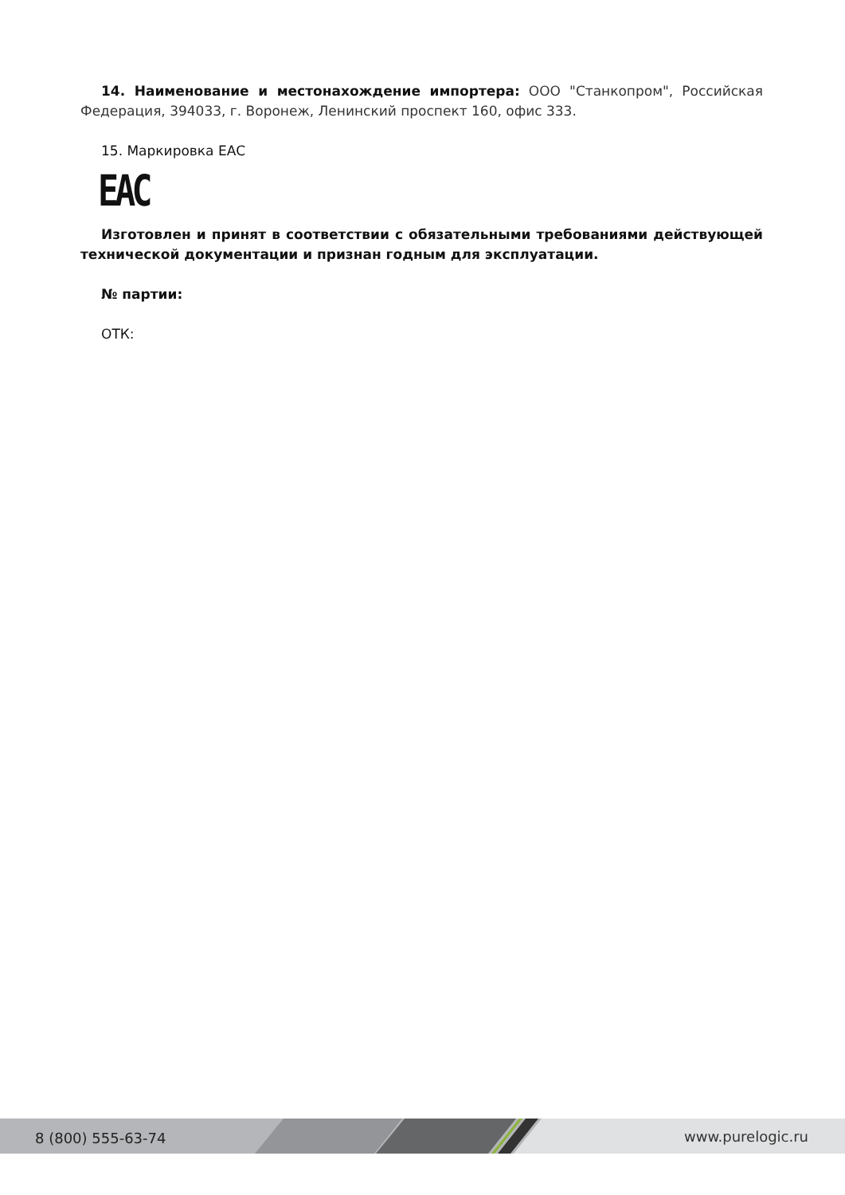14. Наименование и местонахождение импортера: ООО "Станкопром", Российская Федерация, 394033, г. Воронеж, Ленинский проспект 160, офис 333.
15. Маркировка ЕАС
EAC
Изготовлен и принят в соответствии с обязательными требованиями действующей технической документации и признан годным для эксплуатации.
№ партии:
ОТК:
8 (800) 555-63-74 www.purelogic.ru